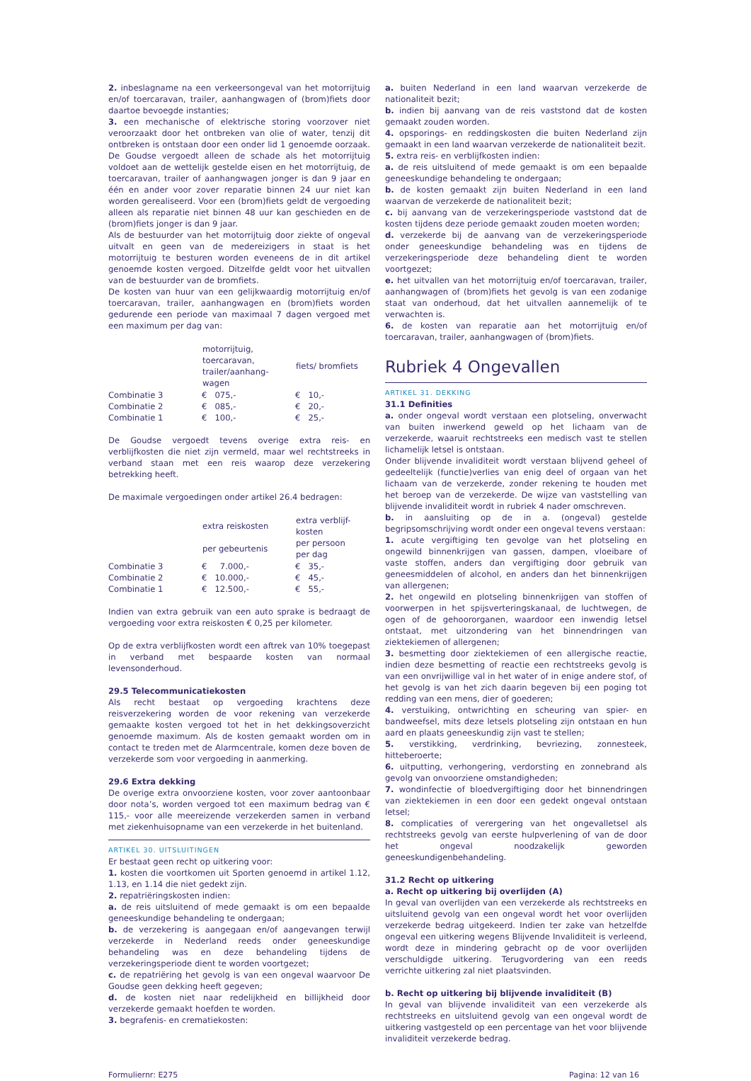2. inbeslagname na een verkeersongeval van het motorrijtuig en/of toercaravan, trailer, aanhangwagen of (brom)fiets door daartoe bevoegde instanties;
3. een mechanische of elektrische storing voorzover niet veroorzaakt door het ontbreken van olie of water, tenzij dit ontbreken is ontstaan door een onder lid 1 genoemde oorzaak. De Goudse vergoedt alleen de schade als het motorrijtuig voldoet aan de wettelijk gestelde eisen en het motorrijtuig, de toercaravan, trailer of aanhangwagen jonger is dan 9 jaar en één en ander voor zover reparatie binnen 24 uur niet kan worden gerealiseerd. Voor een (brom)fiets geldt de vergoeding alleen als reparatie niet binnen 48 uur kan geschieden en de (brom)fiets jonger is dan 9 jaar.
Als de bestuurder van het motorrijtuig door ziekte of ongeval uitvalt en geen van de medereizigers in staat is het motorrijtuig te besturen worden eveneens de in dit artikel genoemde kosten vergoed. Ditzelfde geldt voor het uitvallen van de bestuurder van de bromfiets.
De kosten van huur van een gelijkwaardig motorrijtuig en/of toercaravan, trailer, aanhangwagen en (brom)fiets worden gedurende een periode van maximaal 7 dagen vergoed met een maximum per dag van:
| | motorrijtuig, toercaravan, trailer/aanhang- wagen | fiets/ bromfiets |
| --- | --- | --- |
| Combinatie 3 | € 075,- | € 10,- |
| Combinatie 2 | € 085,- | € 20,- |
| Combinatie 1 | € 100,- | € 25,- |
De Goudse vergoedt tevens overige extra reis- en verblijfkosten die niet zijn vermeld, maar wel rechtstreeks in verband staan met een reis waarop deze verzekering betrekking heeft.
De maximale vergoedingen onder artikel 26.4 bedragen:
| | extra reiskosten per gebeurtenis | extra verblijf- kosten per persoon per dag |
| --- | --- | --- |
| Combinatie 3 | € 7.000,- | € 35,- |
| Combinatie 2 | € 10.000,- | € 45,- |
| Combinatie 1 | € 12.500,- | € 55,- |
Indien van extra gebruik van een auto sprake is bedraagt de vergoeding voor extra reiskosten € 0,25 per kilometer.
Op de extra verblijfkosten wordt een aftrek van 10% toegepast in verband met bespaarde kosten van normaal levensonderhoud.
29.5 Telecommunicatiekosten
Als recht bestaat op vergoeding krachtens deze reisverzekering worden de voor rekening van verzekerde gemaakte kosten vergoed tot het in het dekkingsoverzicht genoemde maximum. Als de kosten gemaakt worden om in contact te treden met de Alarmcentrale, komen deze boven de verzekerde som voor vergoeding in aanmerking.
29.6 Extra dekking
De overige extra onvoorziene kosten, voor zover aantoonbaar door nota’s, worden vergoed tot een maximum bedrag van € 115,- voor alle meereizende verzekerden samen in verband met ziekenhuisopname van een verzekerde in het buitenland.
ARTIKEL 30. UITSLUITINGEN
Er bestaat geen recht op uitkering voor:
1. kosten die voortkomen uit Sporten genoemd in artikel 1.12, 1.13, en 1.14 die niet gedekt zijn.
2. repatriëringskosten indien:
a. de reis uitsluitend of mede gemaakt is om een bepaalde geneeskundige behandeling te ondergaan;
b. de verzekering is aangegaan en/of aangevangen terwijl verzekerde in Nederland reeds onder geneeskundige behandeling was en deze behandeling tijdens de verzekeringsperiode dient te worden voortgezet;
c. de repatriëring het gevolg is van een ongeval waarvoor De Goudse geen dekking heeft gegeven;
d. de kosten niet naar redelijkheid en billijkheid door verzekerde gemaakt hoefden te worden.
3. begrafenis- en crematiekosten:
a. buiten Nederland in een land waarvan verzekerde de nationaliteit bezit;
b. indien bij aanvang van de reis vaststond dat de kosten gemaakt zouden worden.
4. opsporings- en reddingskosten die buiten Nederland zijn gemaakt in een land waarvan verzekerde de nationaliteit bezit.
5. extra reis- en verblijfkosten indien:
a. de reis uitsluitend of mede gemaakt is om een bepaalde geneeskundige behandeling te ondergaan;
b. de kosten gemaakt zijn buiten Nederland in een land waarvan de verzekerde de nationaliteit bezit;
c. bij aanvang van de verzekeringsperiode vaststond dat de kosten tijdens deze periode gemaakt zouden moeten worden;
d. verzekerde bij de aanvang van de verzekeringsperiode onder geneeskundige behandeling was en tijdens de verzekeringsperiode deze behandeling dient te worden voortgezet;
e. het uitvallen van het motorrijtuig en/of toercaravan, trailer, aanhangwagen of (brom)fiets het gevolg is van een zodanige staat van onderhoud, dat het uitvallen aannemelijk of te verwachten is.
6. de kosten van reparatie aan het motorrijtuig en/of toercaravan, trailer, aanhangwagen of (brom)fiets.
Rubriek 4 Ongevallen
ARTIKEL 31. DEKKING
31.1 Definities
a. onder ongeval wordt verstaan een plotseling, onverwacht van buiten inwerkend geweld op het lichaam van de verzekerde, waaruit rechtstreeks een medisch vast te stellen lichamelijk letsel is ontstaan.
Onder blijvende invaliditeit wordt verstaan blijvend geheel of gedeeltelijk (functie)verlies van enig deel of orgaan van het lichaam van de verzekerde, zonder rekening te houden met het beroep van de verzekerde. De wijze van vaststelling van blijvende invaliditeit wordt in rubriek 4 nader omschreven.
b. in aansluiting op de in a. (ongeval) gestelde begripsomschrijving wordt onder een ongeval tevens verstaan:
1. acute vergiftiging ten gevolge van het plotseling en ongewild binnenkrijgen van gassen, dampen, vloeibare of vaste stoffen, anders dan vergiftiging door gebruik van geneesmiddelen of alcohol, en anders dan het binnenkrijgen van allergenen;
2. het ongewild en plotseling binnenkrijgen van stoffen of voorwerpen in het spijsverteringskanaal, de luchtwegen, de ogen of de gehoororganen, waardoor een inwendig letsel ontstaat, met uitzondering van het binnendringen van ziektekiemen of allergenen;
3. besmetting door ziektekiemen of een allergische reactie, indien deze besmetting of reactie een rechtstreeks gevolg is van een onvrijwillige val in het water of in enige andere stof, of het gevolg is van het zich daarin begeven bij een poging tot redding van een mens, dier of goederen;
4. verstuiking, ontwrichting en scheuring van spier- en bandweefsel, mits deze letsels plotseling zijn ontstaan en hun aard en plaats geneeskundig zijn vast te stellen;
5. verstikking, verdrinking, bevriezing, zonnesteek, hitteberoerte;
6. uitputting, verhongering, verdorsting en zonnebrand als gevolg van onvoorziene omstandigheden;
7. wondinfectie of bloedvergiftiging door het binnendringen van ziektekiemen in een door een gedekt ongeval ontstaan letsel;
8. complicaties of verergering van het ongevalletsel als rechtstreeks gevolg van eerste hulpverlening of van de door het ongeval noodzakelijk geworden geneeskundigenbehandeling.
31.2 Recht op uitkering
a. Recht op uitkering bij overlijden (A)
In geval van overlijden van een verzekerde als rechtstreeks en uitsluitend gevolg van een ongeval wordt het voor overlijden verzekerde bedrag uitgekeerd. Indien ter zake van hetzelfde ongeval een uitkering wegens Blijvende Invaliditeit is verleend, wordt deze in mindering gebracht op de voor overlijden verschuldigde uitkering. Terugvordering van een reeds verrichte uitkering zal niet plaatsvinden.
b. Recht op uitkering bij blijvende invaliditeit (B)
In geval van blijvende invaliditeit van een verzekerde als rechtstreeks en uitsluitend gevolg van een ongeval wordt de uitkering vastgesteld op een percentage van het voor blijvende invaliditeit verzekerde bedrag.
Formuliernr: E275 Pagina: 12 van 16